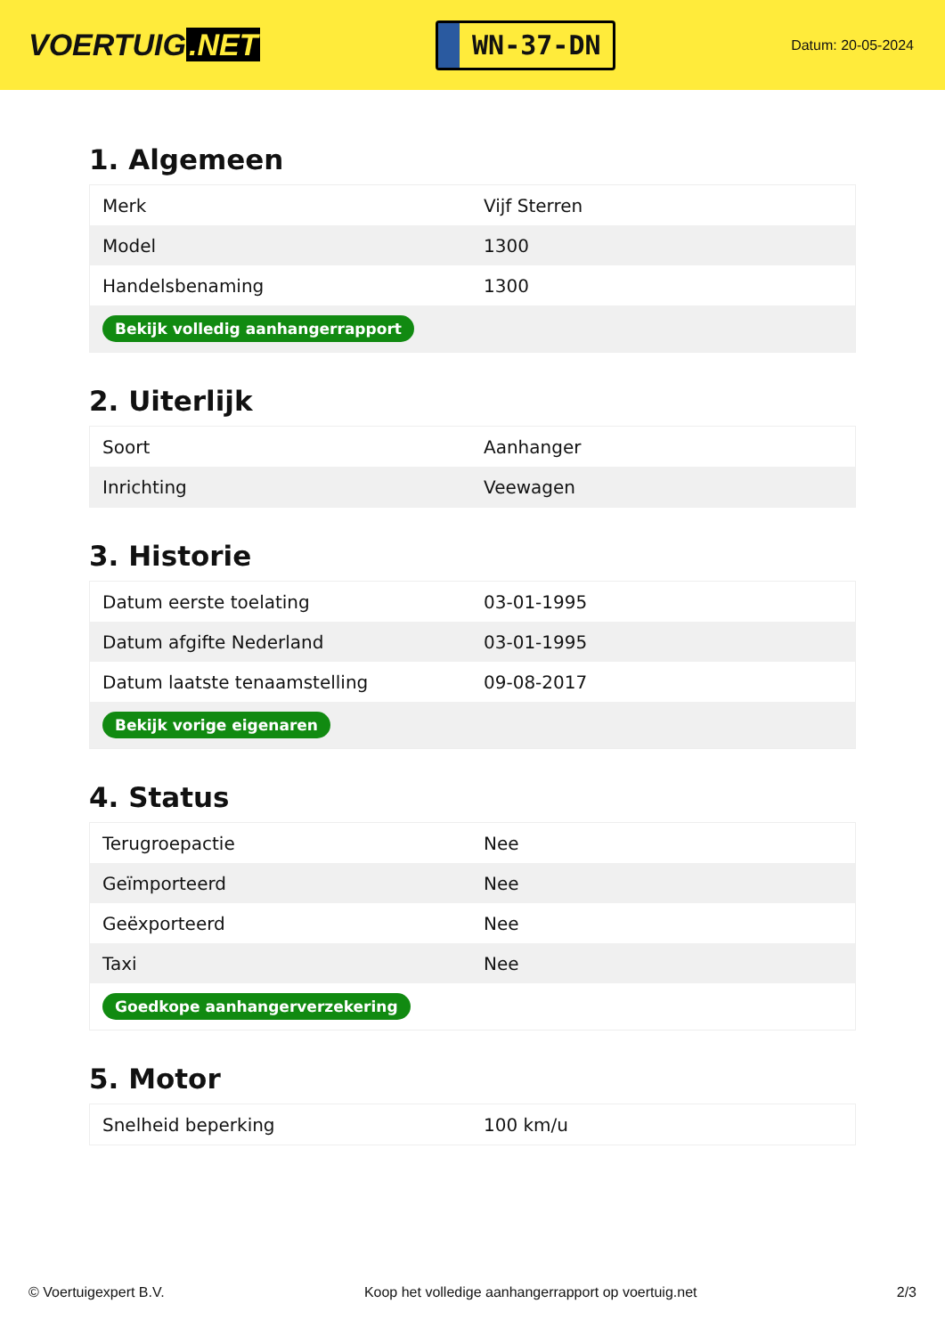VOERTUIG.NET
WN-37-DN
Datum: 20-05-2024
1. Algemeen
| Merk | Vijf Sterren |
| Model | 1300 |
| Handelsbenaming | 1300 |
| Bekijk volledig aanhangerrapport | |
2. Uiterlijk
| Soort | Aanhanger |
| Inrichting | Veewagen |
3. Historie
| Datum eerste toelating | 03-01-1995 |
| Datum afgifte Nederland | 03-01-1995 |
| Datum laatste tenaamstelling | 09-08-2017 |
| Bekijk vorige eigenaren | |
4. Status
| Terugroepactie | Nee |
| Geïmporteerd | Nee |
| Geëxporteerd | Nee |
| Taxi | Nee |
| Goedkope aanhangerverzekering | |
5. Motor
| Snelheid beperking | 100 km/u |
© Voertuigexpert B.V. Koop het volledige aanhangerrapport op voertuig.net 2/3